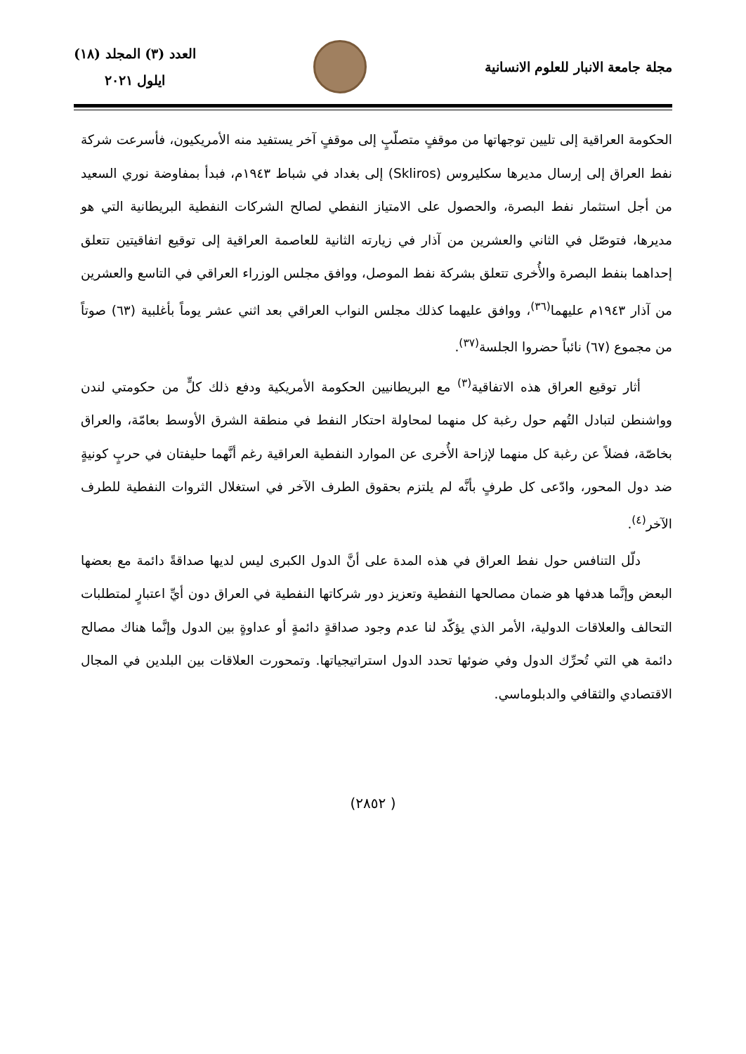مجلة جامعة الانبار للعلوم الانسانية
العدد (٣) المجلد (١٨)
ايلول ٢٠٢١
الحكومة العراقية إلى تليين توجهاتها من موقفٍ متصلّبٍ إلى موقفٍ آخر يستفيد منه الأمريكيون، فأسرعت شركة نفط العراق إلى إرسال مديرها سكليروس (Skliros) إلى بغداد في شباط ١٩٤٣م، فبدأ بمفاوضة نوري السعيد من أجل استثمار نفط البصرة، والحصول على الامتياز النفطي لصالح الشركات النفطية البريطانية التي هو مديرها، فتوصّل في الثاني والعشرين من آذار في زيارته الثانية للعاصمة العراقية إلى توقيع اتفاقيتين تتعلق إحداهما بنفط البصرة والأُخرى تتعلق بشركة نفط الموصل، ووافق مجلس الوزراء العراقي في التاسع والعشرين من آذار ١٩٤٣م عليهما<sup>(٣٦)</sup>، ووافق عليهما كذلك مجلس النواب العراقي بعد اثني عشر يوماً بأغلبية (٦٣) صوتاً من مجموع (٦٧) نائباً حضروا الجلسة<sup>(٣٧)</sup>.
أثار توقيع العراق هذه الاتفاقية<sup>(٣)</sup> مع البريطانيين الحكومة الأمريكية ودفع ذلك كلٍّ من حكومتي لندن وواشنطن لتبادل التُهم حول رغبة كل منهما لمحاولة احتكار النفط في منطقة الشرق الأوسط بعامّة، والعراق بخاصّة، فضلاً عن رغبة كل منهما لإزاحة الأُخرى عن الموارد النفطية العراقية رغم أنَّهما حليفتان في حربٍ كونيةٍ ضد دول المحور، وادّعى كل طرفٍ بأنَّه لم يلتزم بحقوق الطرف الآخر في استغلال الثروات النفطية للطرف الآخر<sup>(٤)</sup>.
دلّل التنافس حول نفط العراق في هذه المدة على أنَّ الدول الكبرى ليس لديها صداقةً دائمة مع بعضها البعض وإنَّما هدفها هو ضمان مصالحها النفطية وتعزيز دور شركاتها النفطية في العراق دون أيِّ اعتبارٍ لمتطلبات التحالف والعلاقات الدولية، الأمر الذي يؤكّد لنا عدم وجود صداقةٍ دائمةٍ أو عداوةٍ بين الدول وإنَّما هناك مصالح دائمة هي التي تُحرِّك الدول وفي ضوئها تحدد الدول استراتيجياتها. وتمحورت العلاقات بين البلدين في المجال الاقتصادي والثقافي والدبلوماسي.
( ٢٨٥٢)